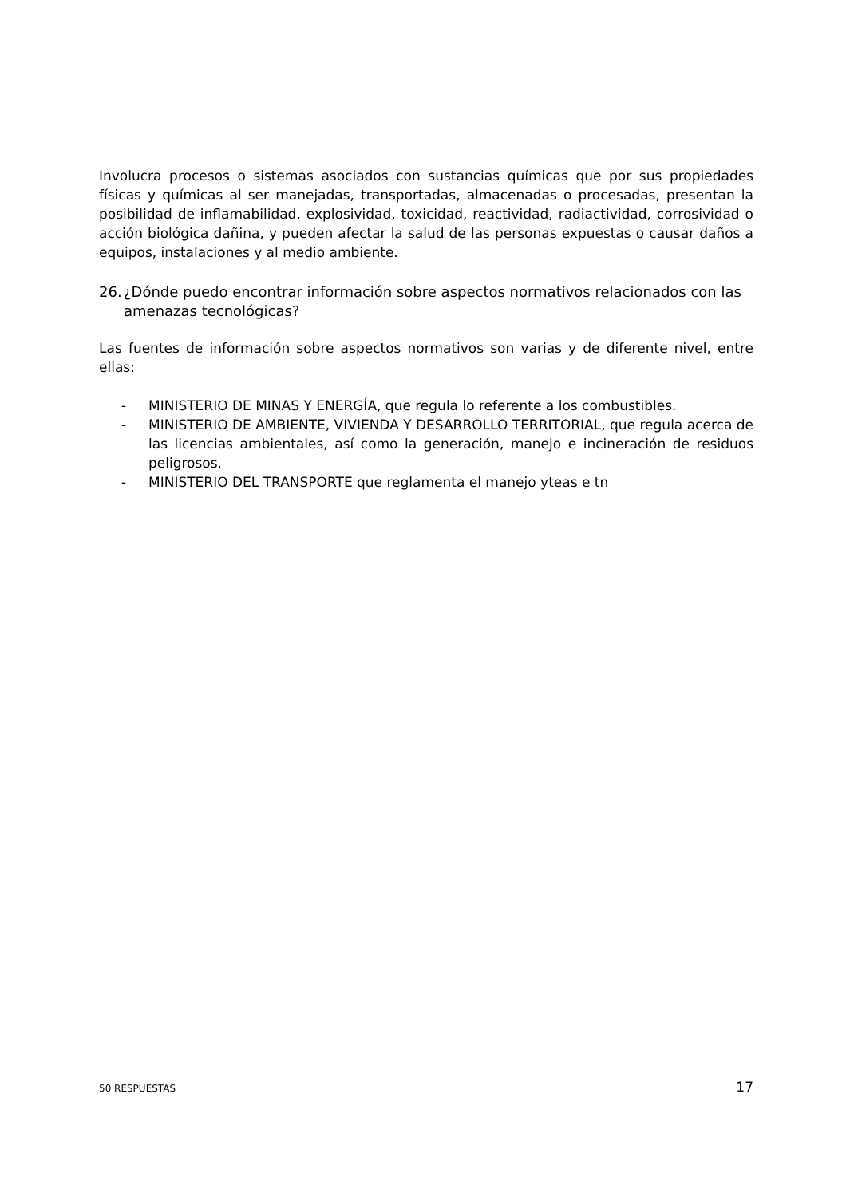Involucra procesos o sistemas asociados con sustancias químicas que por sus propiedades físicas y químicas al ser manejadas, transportadas, almacenadas o procesadas, presentan la posibilidad de inflamabilidad, explosividad, toxicidad, reactividad, radiactividad, corrosividad o acción biológica dañina, y pueden afectar la salud de las personas expuestas o causar daños a equipos, instalaciones y al medio ambiente.
26. ¿Dónde puedo encontrar información sobre aspectos normativos relacionados con las amenazas tecnológicas?
Las fuentes de información sobre aspectos normativos son varias y de diferente nivel, entre ellas:
- MINISTERIO DE MINAS Y ENERGÍA, que regula lo referente a los combustibles.
- MINISTERIO DE AMBIENTE, VIVIENDA Y DESARROLLO TERRITORIAL, que regula acerca de las licencias ambientales, así como la generación, manejo e incineración de residuos peligrosos.
- MINISTERIO DEL TRANSPORTE que reglamenta el manejo yteas e tn
50 RESPUESTAS 17